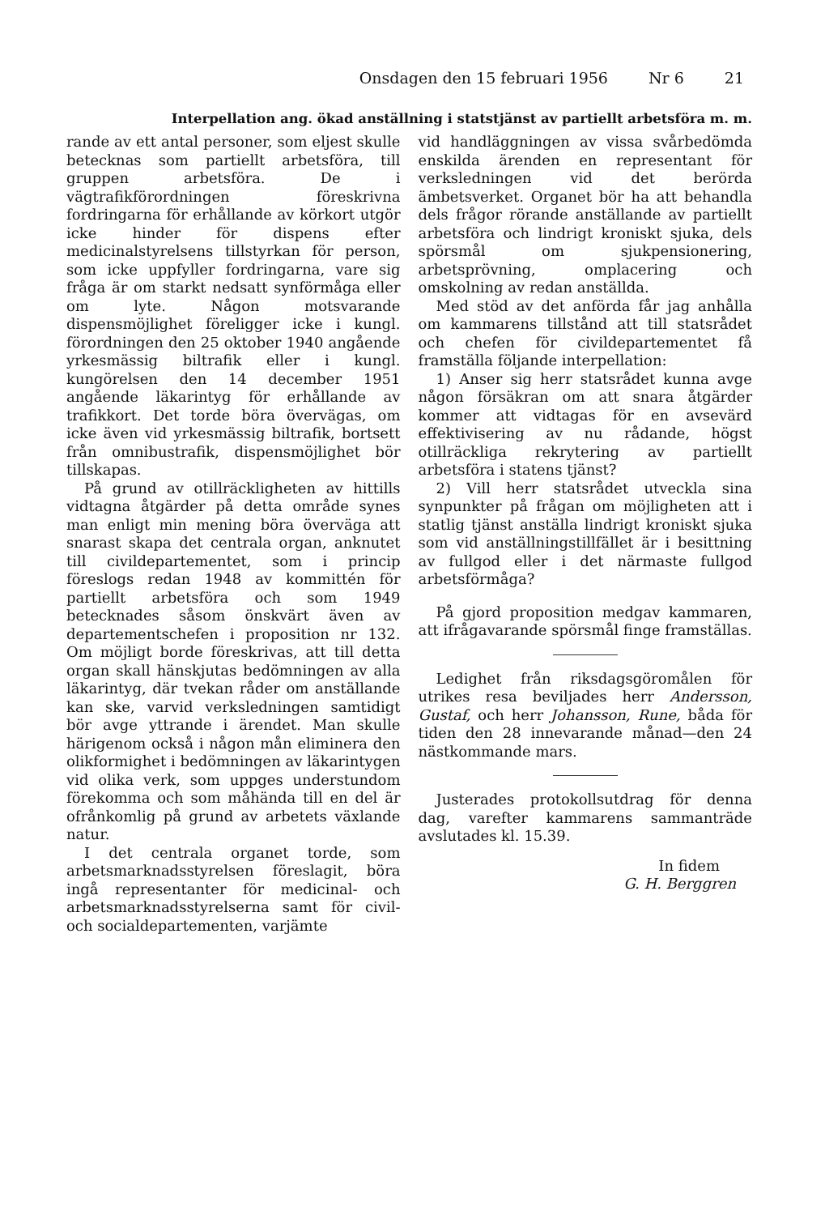Onsdagen den 15 februari 1956 Nr 6 21
Interpellation ang. ökad anställning i statstjänst av partiellt arbetsföra m. m.
rande av ett antal personer, som eljest skulle betecknas som partiellt arbetsföra, till gruppen arbetsföra. De i vägtrafikförordningen föreskrivna fordringarna för erhållande av körkort utgör icke hinder för dispens efter medicinalstyrelsens tillstyrkan för person, som icke uppfyller fordringarna, vare sig fråga är om starkt nedsatt synförmåga eller om lyte. Någon motsvarande dispensmöjlighet föreligger icke i kungl. förordningen den 25 oktober 1940 angående yrkesmässig biltrafik eller i kungl. kungörelsen den 14 december 1951 angående läkarintyg för erhållande av trafikkort. Det torde böra övervägas, om icke även vid yrkesmässig biltrafik, bortsett från omnibustrafik, dispensmöjlighet bör tillskapas.
På grund av otillräckligheten av hittills vidtagna åtgärder på detta område synes man enligt min mening böra överväga att snarast skapa det centrala organ, anknutet till civildepartementet, som i princip föreslogs redan 1948 av kommittén för partiellt arbetsföra och som 1949 betecknades såsom önskvärt även av departementschefen i proposition nr 132. Om möjligt borde föreskrivas, att till detta organ skall hänskjutas bedömningen av alla läkarintyg, där tvekan råder om anställande kan ske, varvid verksledningen samtidigt bör avge yttrande i ärendet. Man skulle härigenom också i någon mån eliminera den olikformighet i bedömningen av läkarintygen vid olika verk, som uppges understundom förekomma och som måhända till en del är ofrånkomlig på grund av arbetets växlande natur.
I det centrala organet torde, som arbetsmarknadsstyrelsen föreslagit, böra ingå representanter för medicinal- och arbetsmarknadsstyrelserna samt för civil- och socialdepartementen, varjämte
vid handläggningen av vissa svårbedömda enskilda ärenden en representant för verksledningen vid det berörda ämbetsverket. Organet bör ha att behandla dels frågor rörande anställande av partiellt arbetsföra och lindrigt kroniskt sjuka, dels spörsmål om sjukpensionering, arbetsprövning, omplacering och omskolning av redan anställda.
Med stöd av det anförda får jag anhålla om kammarens tillstånd att till statsrådet och chefen för civildepartementet få framställa följande interpellation:
1) Anser sig herr statsrådet kunna avge någon försäkran om att snara åtgärder kommer att vidtagas för en avsevärd effektivisering av nu rådande, högst otillräckliga rekrytering av partiellt arbetsföra i statens tjänst?
2) Vill herr statsrådet utveckla sina synpunkter på frågan om möjligheten att i statlig tjänst anställa lindrigt kroniskt sjuka som vid anställningstillfället är i besittning av fullgod eller i det närmaste fullgod arbetsförmåga?
På gjord proposition medgav kammaren, att ifrågavarande spörsmål finge framställas.
Ledighet från riksdagsgöromålen för utrikes resa beviljades herr Andersson, Gustaf, och herr Johansson, Rune, båda för tiden den 28 innevarande månad—den 24 nästkommande mars.
Justerades protokollsutdrag för denna dag, varefter kammarens sammanträde avslutades kl. 15.39.
In fidem
G. H. Berggren